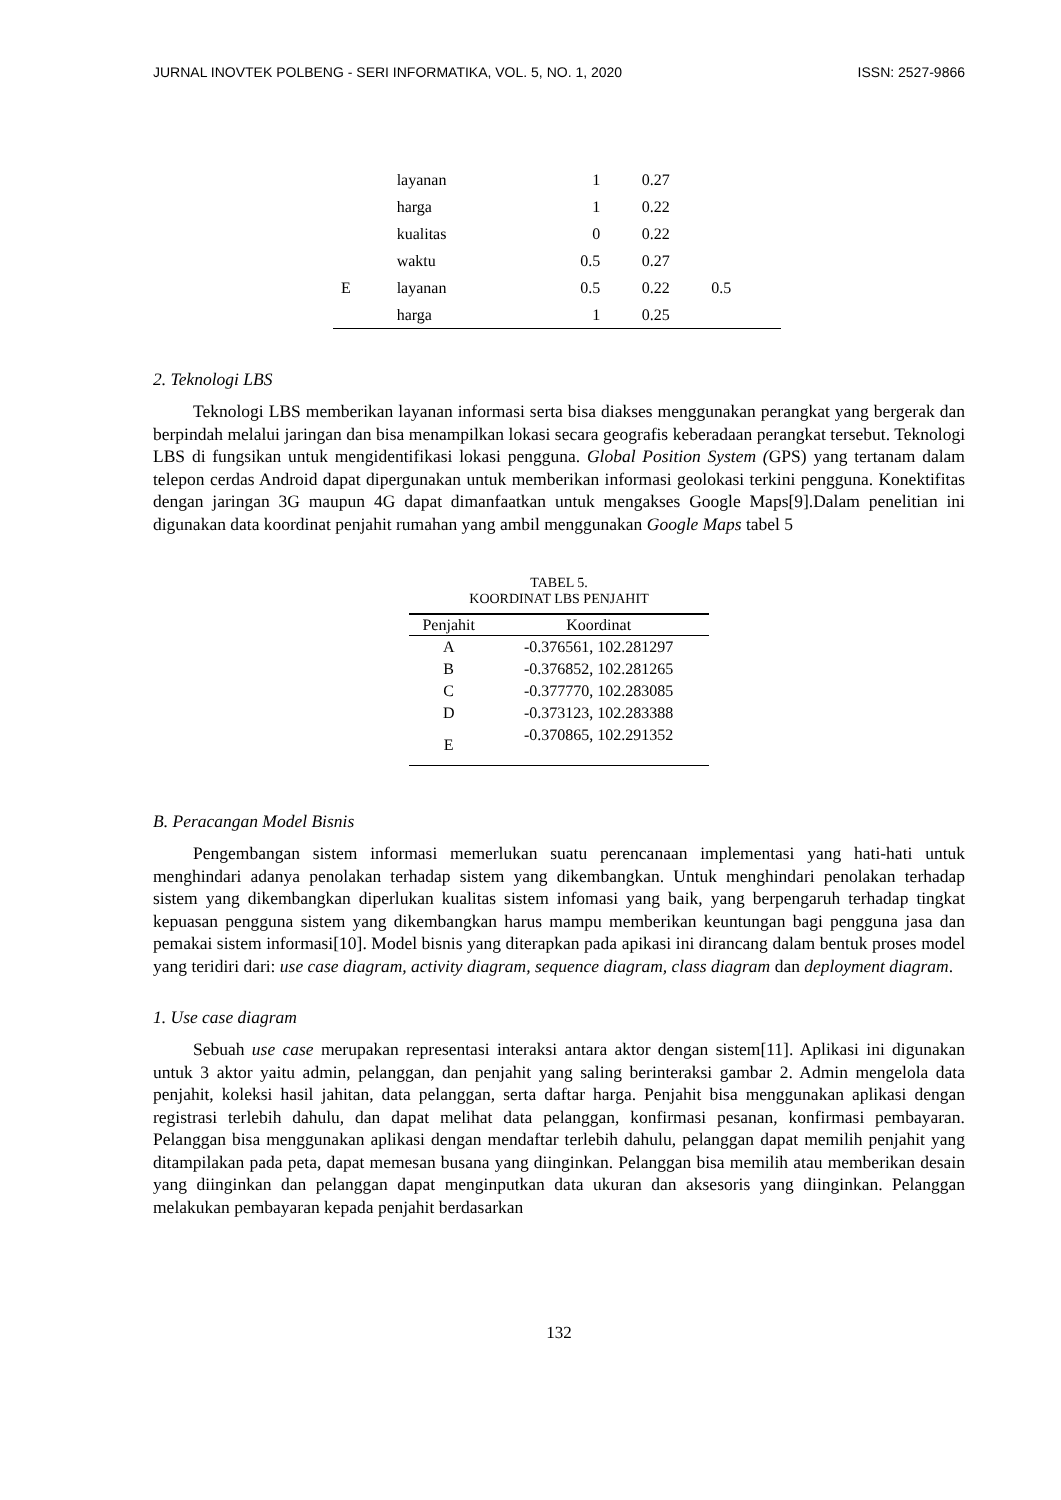JURNAL INOVTEK POLBENG - SERI INFORMATIKA, VOL. 5, NO. 1, 2020 ISSN: 2527-9866
| | layanan | 1 | 0.27 | |
| | harga | 1 | 0.22 | |
| | kualitas | 0 | 0.22 | |
| E | waktu | 0.5 | 0.27 | 0.5 |
| | layanan | 0.5 | 0.22 | |
| | harga | 1 | 0.25 | |
2. Teknologi LBS
Teknologi LBS memberikan layanan informasi serta bisa diakses menggunakan perangkat yang bergerak dan berpindah melalui jaringan dan bisa menampilkan lokasi secara geografis keberadaan perangkat tersebut. Teknologi LBS di fungsikan untuk mengidentifikasi lokasi pengguna. Global Position System (GPS) yang tertanam dalam telepon cerdas Android dapat dipergunakan untuk memberikan informasi geolokasi terkini pengguna. Konektifitas dengan jaringan 3G maupun 4G dapat dimanfaatkan untuk mengakses Google Maps[9].Dalam penelitian ini digunakan data koordinat penjahit rumahan yang ambil menggunakan Google Maps tabel 5
TABEL 5.
KOORDINAT LBS PENJAHIT
| Penjahit | Koordinat |
| --- | --- |
| A | -0.376561, 102.281297 |
| B | -0.376852, 102.281265 |
| C | -0.377770, 102.283085 |
| D | -0.373123, 102.283388 |
| E | -0.370865, 102.291352 |
B. Peracangan Model Bisnis
Pengembangan sistem informasi memerlukan suatu perencanaan implementasi yang hati-hati untuk menghindari adanya penolakan terhadap sistem yang dikembangkan. Untuk menghindari penolakan terhadap sistem yang dikembangkan diperlukan kualitas sistem infomasi yang baik, yang berpengaruh terhadap tingkat kepuasan pengguna sistem yang dikembangkan harus mampu memberikan keuntungan bagi pengguna jasa dan pemakai sistem informasi[10]. Model bisnis yang diterapkan pada apikasi ini dirancang dalam bentuk proses model yang teridiri dari: use case diagram, activity diagram, sequence diagram, class diagram dan deployment diagram.
1. Use case diagram
Sebuah use case merupakan representasi interaksi antara aktor dengan sistem[11]. Aplikasi ini digunakan untuk 3 aktor yaitu admin, pelanggan, dan penjahit yang saling berinteraksi gambar 2. Admin mengelola data penjahit, koleksi hasil jahitan, data pelanggan, serta daftar harga. Penjahit bisa menggunakan aplikasi dengan registrasi terlebih dahulu, dan dapat melihat data pelanggan, konfirmasi pesanan, konfirmasi pembayaran. Pelanggan bisa menggunakan aplikasi dengan mendaftar terlebih dahulu, pelanggan dapat memilih penjahit yang ditampilakan pada peta, dapat memesan busana yang diinginkan. Pelanggan bisa memilih atau memberikan desain yang diinginkan dan pelanggan dapat menginputkan data ukuran dan aksesoris yang diinginkan. Pelanggan melakukan pembayaran kepada penjahit berdasarkan
132